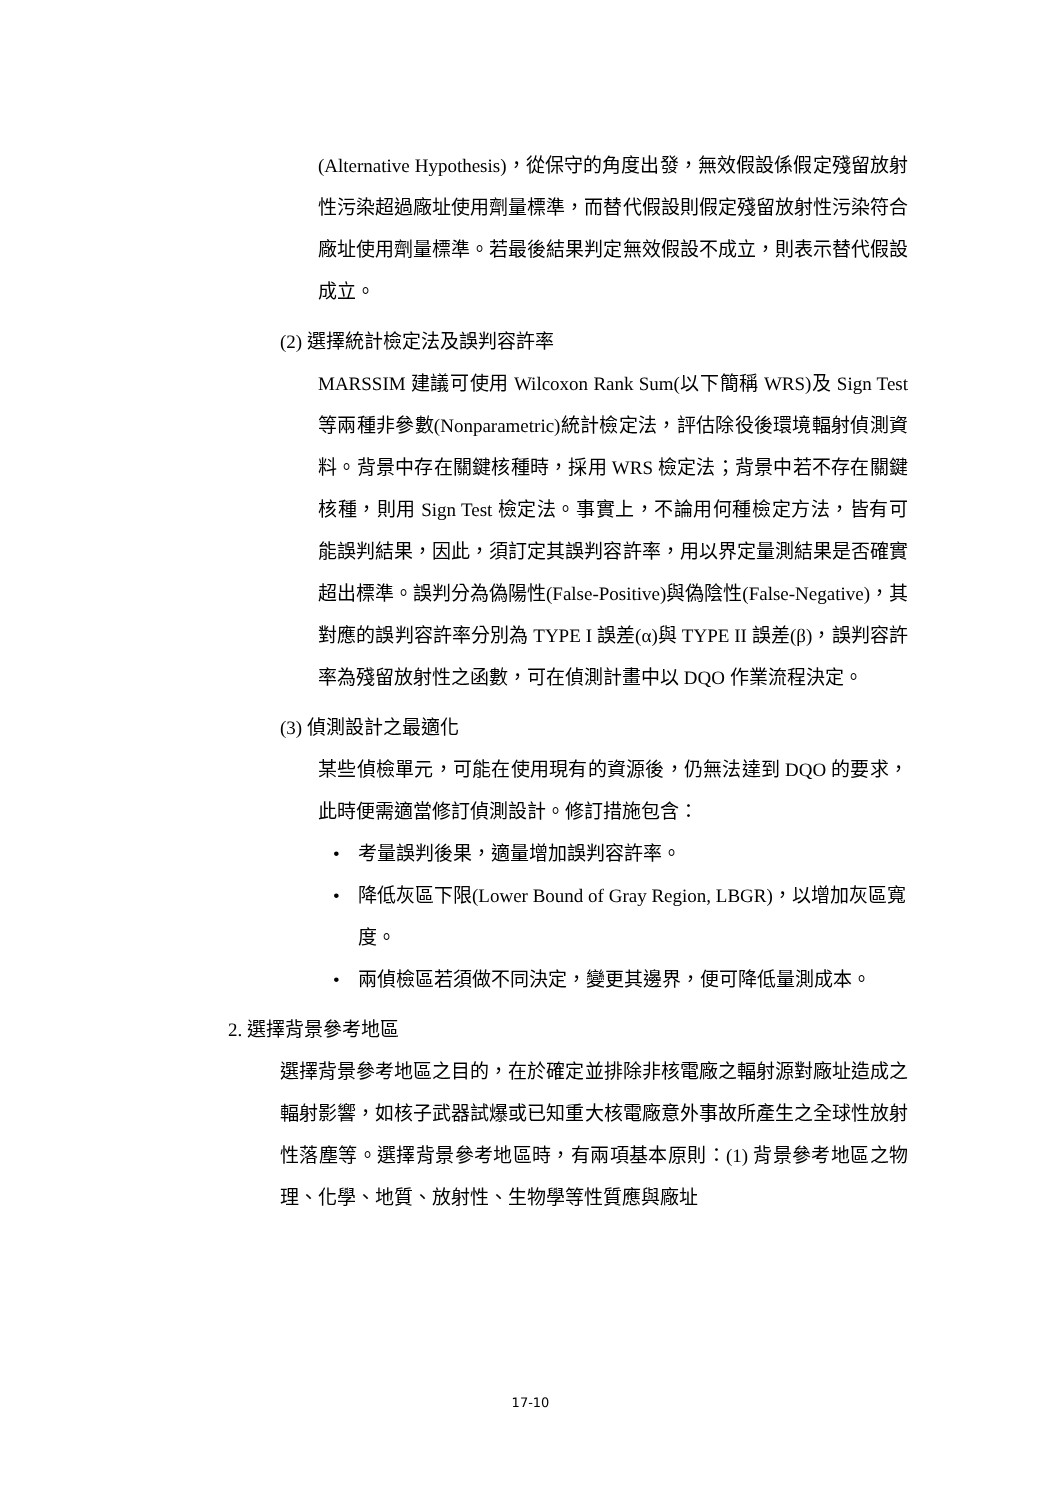(Alternative Hypothesis)，從保守的角度出發，無效假設係假定殘留放射性污染超過廠址使用劑量標準，而替代假設則假定殘留放射性污染符合廠址使用劑量標準。若最後結果判定無效假設不成立，則表示替代假設成立。
(2) 選擇統計檢定法及誤判容許率
MARSSIM 建議可使用 Wilcoxon Rank Sum(以下簡稱 WRS)及 Sign Test 等兩種非參數(Nonparametric)統計檢定法，評估除役後環境輻射偵測資料。背景中存在關鍵核種時，採用 WRS 檢定法；背景中若不存在關鍵核種，則用 Sign Test 檢定法。事實上，不論用何種檢定方法，皆有可能誤判結果，因此，須訂定其誤判容許率，用以界定量測結果是否確實超出標準。誤判分為偽陽性(False-Positive)與偽陰性(False-Negative)，其對應的誤判容許率分別為 TYPE I 誤差(α)與 TYPE II 誤差(β)，誤判容許率為殘留放射性之函數，可在偵測計畫中以 DQO 作業流程決定。
(3) 偵測設計之最適化
某些偵檢單元，可能在使用現有的資源後，仍無法達到 DQO 的要求，此時便需適當修訂偵測設計。修訂措施包含：
• 考量誤判後果，適量增加誤判容許率。
• 降低灰區下限(Lower Bound of Gray Region, LBGR)，以增加灰區寬度。
• 兩偵檢區若須做不同決定，變更其邊界，便可降低量測成本。
2. 選擇背景參考地區
選擇背景參考地區之目的，在於確定並排除非核電廠之輻射源對廠址造成之輻射影響，如核子武器試爆或已知重大核電廠意外事故所產生之全球性放射性落塵等。選擇背景參考地區時，有兩項基本原則：(1) 背景參考地區之物理、化學、地質、放射性、生物學等性質應與廠址
17-10